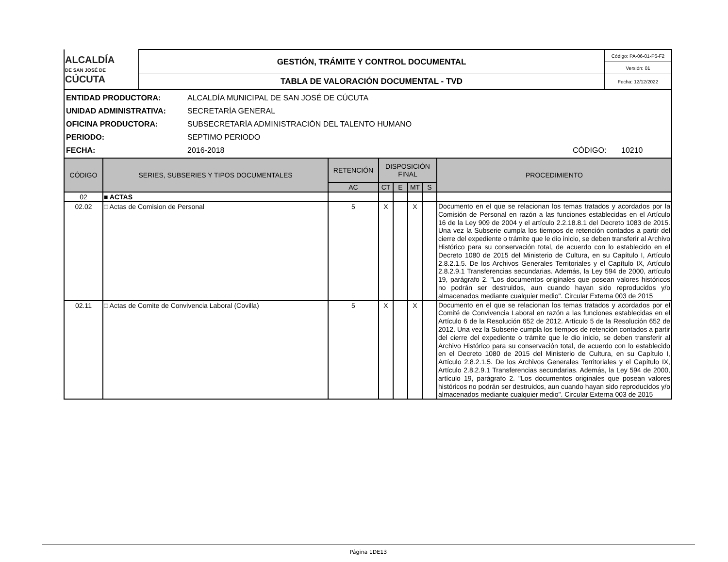| ALCALDÍA DE SAN JOSÉ DE CÚCUTA | GESTIÓN, TRÁMITE Y CONTROL DOCUMENTAL | Código: PA-06-01-P6-F2 |
| | | Versión: 01 |
| | TABLA DE VALORACIÓN DOCUMENTAL - TVD | Fecha: 12/12/2022 |
ENTIDAD PRODUCTORA: ALCALDÍA MUNICIPAL DE SAN JOSÉ DE CÚCUTA
UNIDAD ADMINISTRATIVA: SECRETARÍA GENERAL
OFICINA PRODUCTORA: SUBSECRETARÍA ADMINISTRACIÓN DEL TALENTO HUMANO
PERIODO: SEPTIMO PERIODO
FECHA: 2016-2018 CÓDIGO: 10210
| CÓDIGO | SERIES, SUBSERIES Y TIPOS DOCUMENTALES | RETENCIÓN | DISPOSICIÓN FINAL | | | | PROCEDIMIENTO |
| --- | --- | --- | --- | --- | --- | --- | --- |
| | | AC | CT | E | MT | S | |
| 02 | ■ ACTAS | | | | | | |
| 02.02 | □ Actas de Comision de Personal | 5 | X | | X | | Documento en el que se relacionan los temas tratados y acordados por la Comisión de Personal en razón a las funciones establecidas en el Artículo 16 de la Ley 909 de 2004 y el artículo 2.2.18.8.1 del Decreto 1083 de 2015. Una vez la Subserie cumpla los tiempos de retención contados a partir del cierre del expediente o trámite que le dio inicio, se deben transferir al Archivo Histórico para su conservación total, de acuerdo con lo establecido en el Decreto 1080 de 2015 del Ministerio de Cultura, en su Capítulo I, Artículo 2.8.2.1.5. De los Archivos Generales Territoriales y el Capítulo IX, Artículo 2.8.2.9.1 Transferencias secundarias. Además, la Ley 594 de 2000, artículo 19, parágrafo 2. "Los documentos originales que posean valores históricos no podrán ser destruidos, aun cuando hayan sido reproducidos y/o almacenados mediante cualquier medio". Circular Externa 003 de 2015 |
| 02.11 | □ Actas de Comite de Convivencia Laboral (Covilla) | 5 | X | | X | | Documento en el que se relacionan los temas tratados y acordados por el Comité de Convivencia Laboral en razón a las funciones establecidas en el Artículo 6 de la Resolución 652 de 2012. Artículo 5 de la Resolución 652 de 2012. Una vez la Subserie cumpla los tiempos de retención contados a partir del cierre del expediente o trámite que le dio inicio, se deben transferir al Archivo Histórico para su conservación total, de acuerdo con lo establecido en el Decreto 1080 de 2015 del Ministerio de Cultura, en su Capítulo I, Artículo 2.8.2.1.5. De los Archivos Generales Territoriales y el Capítulo IX, Artículo 2.8.2.9.1 Transferencias secundarias. Además, la Ley 594 de 2000, artículo 19, parágrafo 2. "Los documentos originales que posean valores históricos no podrán ser destruidos, aun cuando hayan sido reproducidos y/o almacenados mediante cualquier medio". Circular Externa 003 de 2015 |
Página 1DE13